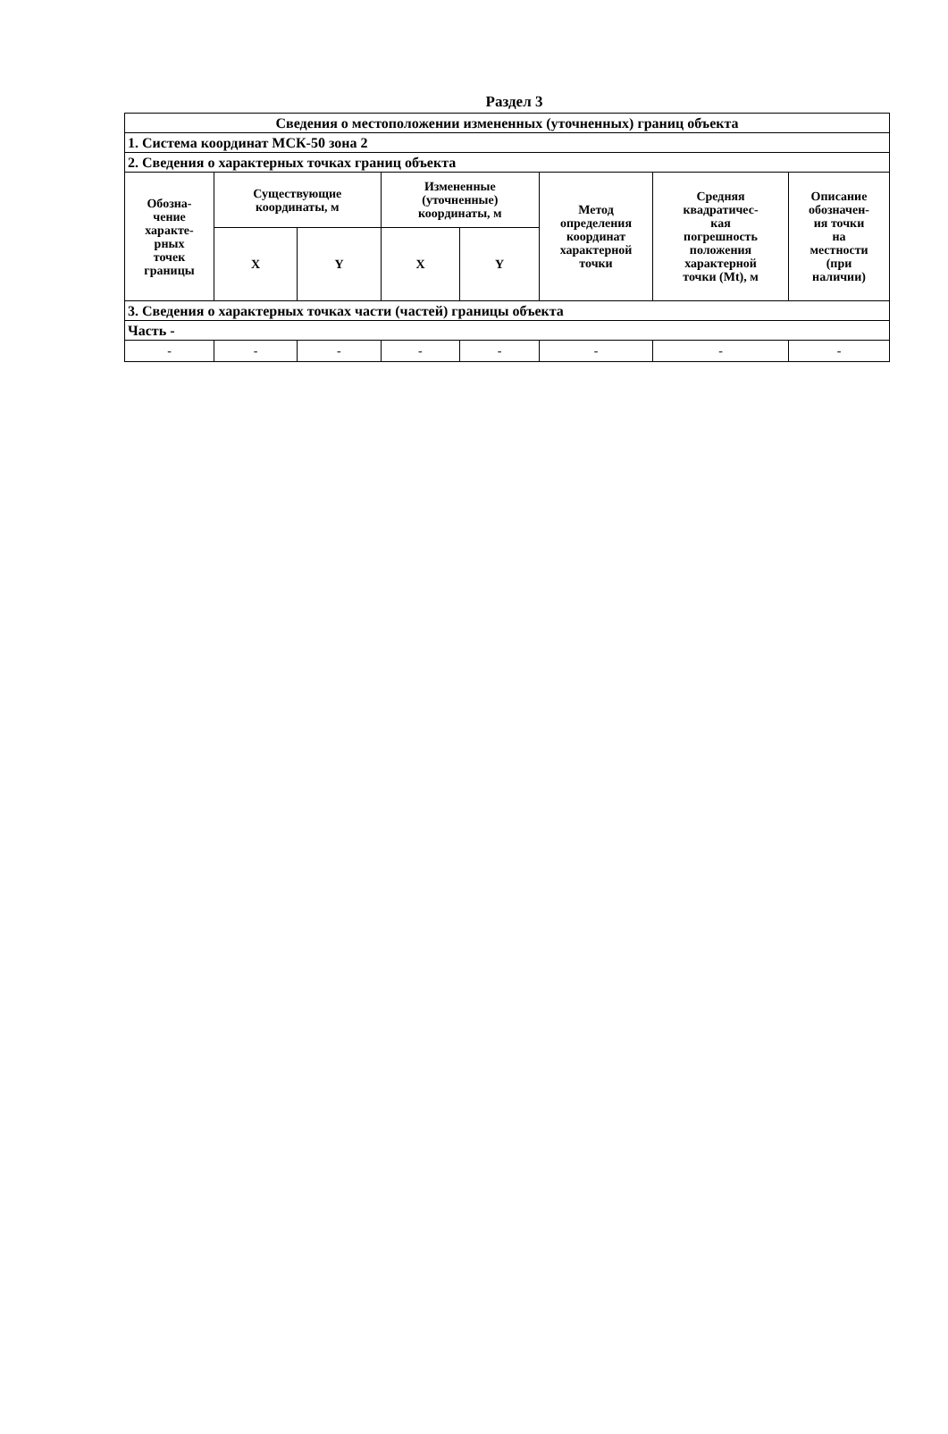Раздел 3
| Сведения о местоположении измененных (уточненных) границ объекта | | | | | | | |
| --- | --- | --- | --- | --- | --- | --- | --- |
| 1. Система координат МСК-50 зона 2 | | | | | | | |
| 2. Сведения о характерных точках границ объекта | | | | | | | |
| Обозна- чение характе- рных точек границы | Существующие координаты, м | | Измененные (уточненные) координаты, м | | Метод определения координат характерной точки | Средняя квадратичес- кая погрешность положения характерной точки (Mt), м | Описание обозначен- ия точки на местности (при наличии) |
| | X | Y | X | Y | | | |
| 3. Сведения о характерных точках части (частей) границы объекта | | | | | | | |
| Часть - | | | | | | | |
| - | - | - | - | - | - | - | - |